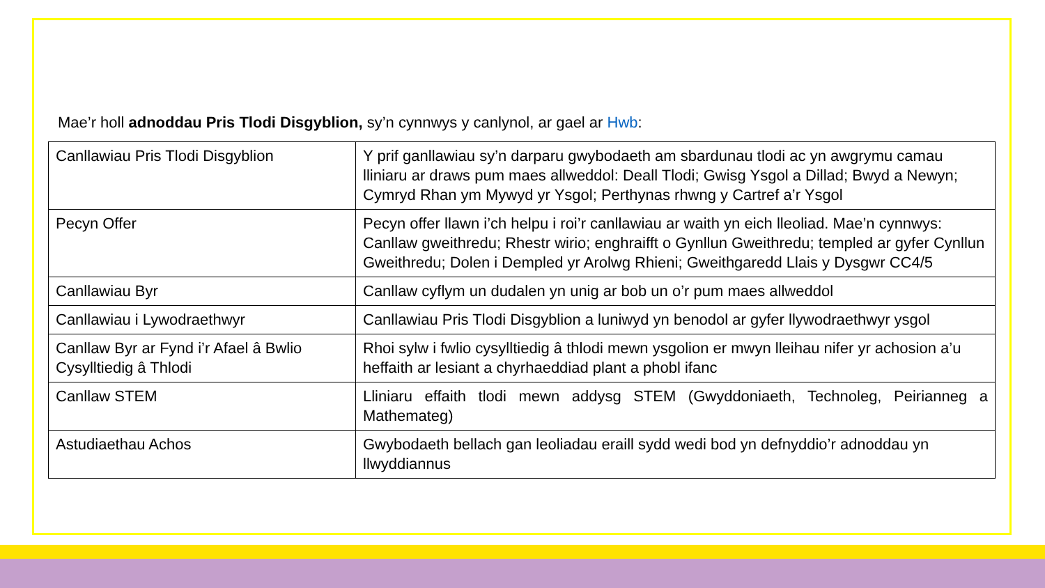Mae’r holl adnoddau Pris Tlodi Disgyblion, sy’n cynnwys y canlynol, ar gael ar Hwb:
| Canllawiau Pris Tlodi Disgyblion | Y prif ganllawiau sy’n darparu gwybodaeth am sbardunau tlodi ac yn awgrymu camau lliniaru ar draws pum maes allweddol: Deall Tlodi; Gwisg Ysgol a Dillad; Bwyd a Newyn; Cymryd Rhan ym Mywyd yr Ysgol; Perthynas rhwng y Cartref a’r Ysgol |
| Pecyn Offer | Pecyn offer llawn i’ch helpu i roi’r canllawiau ar waith yn eich lleoliad. Mae’n cynnwys: Canllaw gweithredu; Rhestr wirio; enghraifft o Gynllun Gweithredu; templed ar gyfer Cynllun Gweithredu; Dolen i Dempled yr Arolwg Rhieni; Gweithgaredd Llais y Dysgwr CC4/5 |
| Canllawiau Byr | Canllaw cyflym un dudalen yn unig ar bob un o’r pum maes allweddol |
| Canllawiau i Lywodraethwyr | Canllawiau Pris Tlodi Disgyblion a luniwyd yn benodol ar gyfer llywodraethwyr ysgol |
| Canllaw Byr ar Fynd i’r Afael â Bwlio Cysylltiedig â Thlodi | Rhoi sylw i fwlio cysylltiedig â thlodi mewn ysgolion er mwyn lleihau nifer yr achosion a’u heffaith ar lesiant a chyrhaeddiad plant a phobl ifanc |
| Canllaw STEM | Lliniaru effaith tlodi mewn addysg STEM (Gwyddoniaeth, Technoleg, Peirianneg a Mathemateg) |
| Astudiaethau Achos | Gwybodaeth bellach gan leoliadau eraill sydd wedi bod yn defnyddio’r adnoddau yn llwyddiannus |